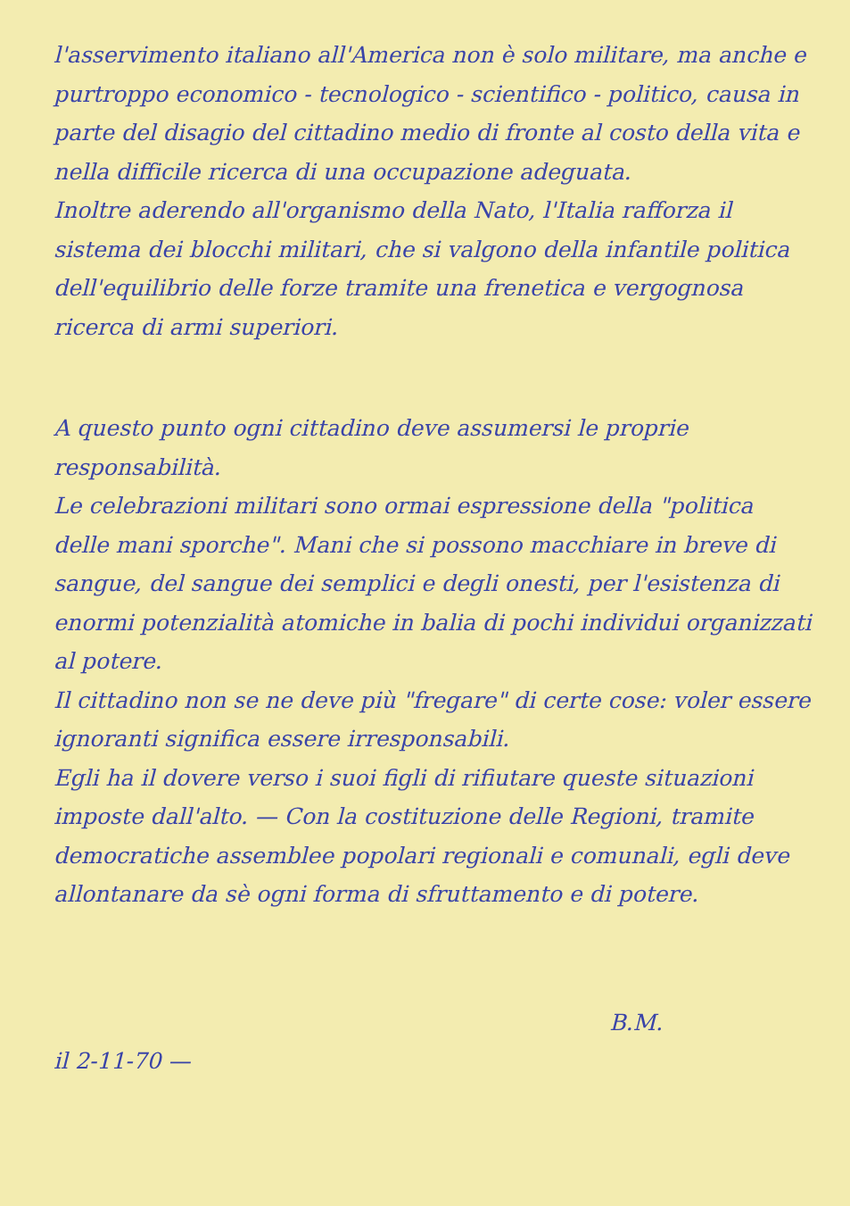l'asservimento italiano all'America non è solo militare, ma anche e purtroppo economico - tecnologico - scientifico - politico, causa in parte del disagio del cittadino medio di fronte al costo della vita e nella difficile ricerca di una occupazione adeguata.
Inoltre aderendo all'organismo della Nato, l'Italia rafforza il sistema dei blocchi militari, che si valgono della infantile politica dell'equilibrio delle forze tramite una frenetica e vergognosa ricerca di armi superiori.
A questo punto ogni cittadino deve assumersi le proprie responsabilità.
Le celebrazioni militari sono ormai espressione della "politica delle mani sporche". Mani che si possono macchiare in breve di sangue, del sangue dei semplici e degli onesti, per l'esistenza di enormi potenzialità atomiche in balia di pochi individui organizzati al potere.
Il cittadino non se ne deve più "fregare" di certe cose: voler essere ignoranti significa essere irresponsabili.
Egli ha il dovere verso i suoi figli di rifiutare queste situazioni imposte dall'alto. — Con la costituzione delle Regioni, tramite democratiche assemblee popolari regionali e comunali, egli deve allontanare da sè ogni forma di sfruttamento e di potere.
B.M.
il 2-11-70 —